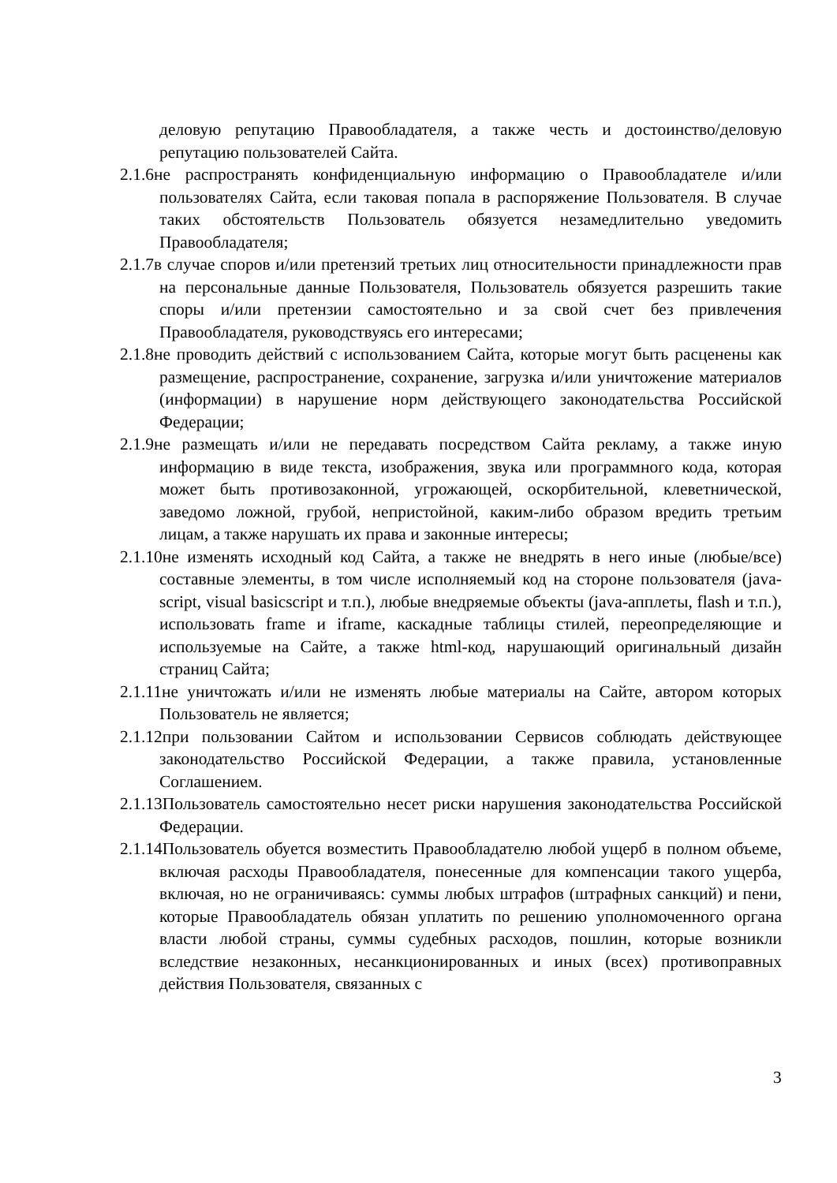деловую репутацию Правообладателя, а также честь и достоинство/деловую репутацию пользователей Сайта.
2.1.6не распространять конфиденциальную информацию о Правообладателе и/или пользователях Сайта, если таковая попала в распоряжение Пользователя. В случае таких обстоятельств Пользователь обязуется незамедлительно уведомить Правообладателя;
2.1.7в случае споров и/или претензий третьих лиц относительности принадлежности прав на персональные данные Пользователя, Пользователь обязуется разрешить такие споры и/или претензии самостоятельно и за свой счет без привлечения Правообладателя, руководствуясь его интересами;
2.1.8не проводить действий с использованием Сайта, которые могут быть расценены как размещение, распространение, сохранение, загрузка и/или уничтожение материалов (информации) в нарушение норм действующего законодательства Российской Федерации;
2.1.9не размещать и/или не передавать посредством Сайта рекламу, а также иную информацию в виде текста, изображения, звука или программного кода, которая может быть противозаконной, угрожающей, оскорбительной, клеветнической, заведомо ложной, грубой, непристойной, каким-либо образом вредить третьим лицам, а также нарушать их права и законные интересы;
2.1.10не изменять исходный код Сайта, а также не внедрять в него иные (любые/все) составные элементы, в том числе исполняемый код на стороне пользователя (java-script, visual basicscript и т.п.), любые внедряемые объекты (java-апплеты, flash и т.п.), использовать frame и iframe, каскадные таблицы стилей, переопределяющие и используемые на Сайте, а также html-код, нарушающий оригинальный дизайн страниц Сайта;
2.1.11не уничтожать и/или не изменять любые материалы на Сайте, автором которых Пользователь не является;
2.1.12при пользовании Сайтом и использовании Сервисов соблюдать действующее законодательство Российской Федерации, а также правила, установленные Соглашением.
2.1.13Пользователь самостоятельно несет риски нарушения законодательства Российской Федерации.
2.1.14Пользователь обуется возместить Правообладателю любой ущерб в полном объеме, включая расходы Правообладателя, понесенные для компенсации такого ущерба, включая, но не ограничиваясь: суммы любых штрафов (штрафных санкций) и пени, которые Правообладатель обязан уплатить по решению уполномоченного органа власти любой страны, суммы судебных расходов, пошлин, которые возникли вследствие незаконных, несанкционированных и иных (всех) противоправных действия Пользователя, связанных с
3